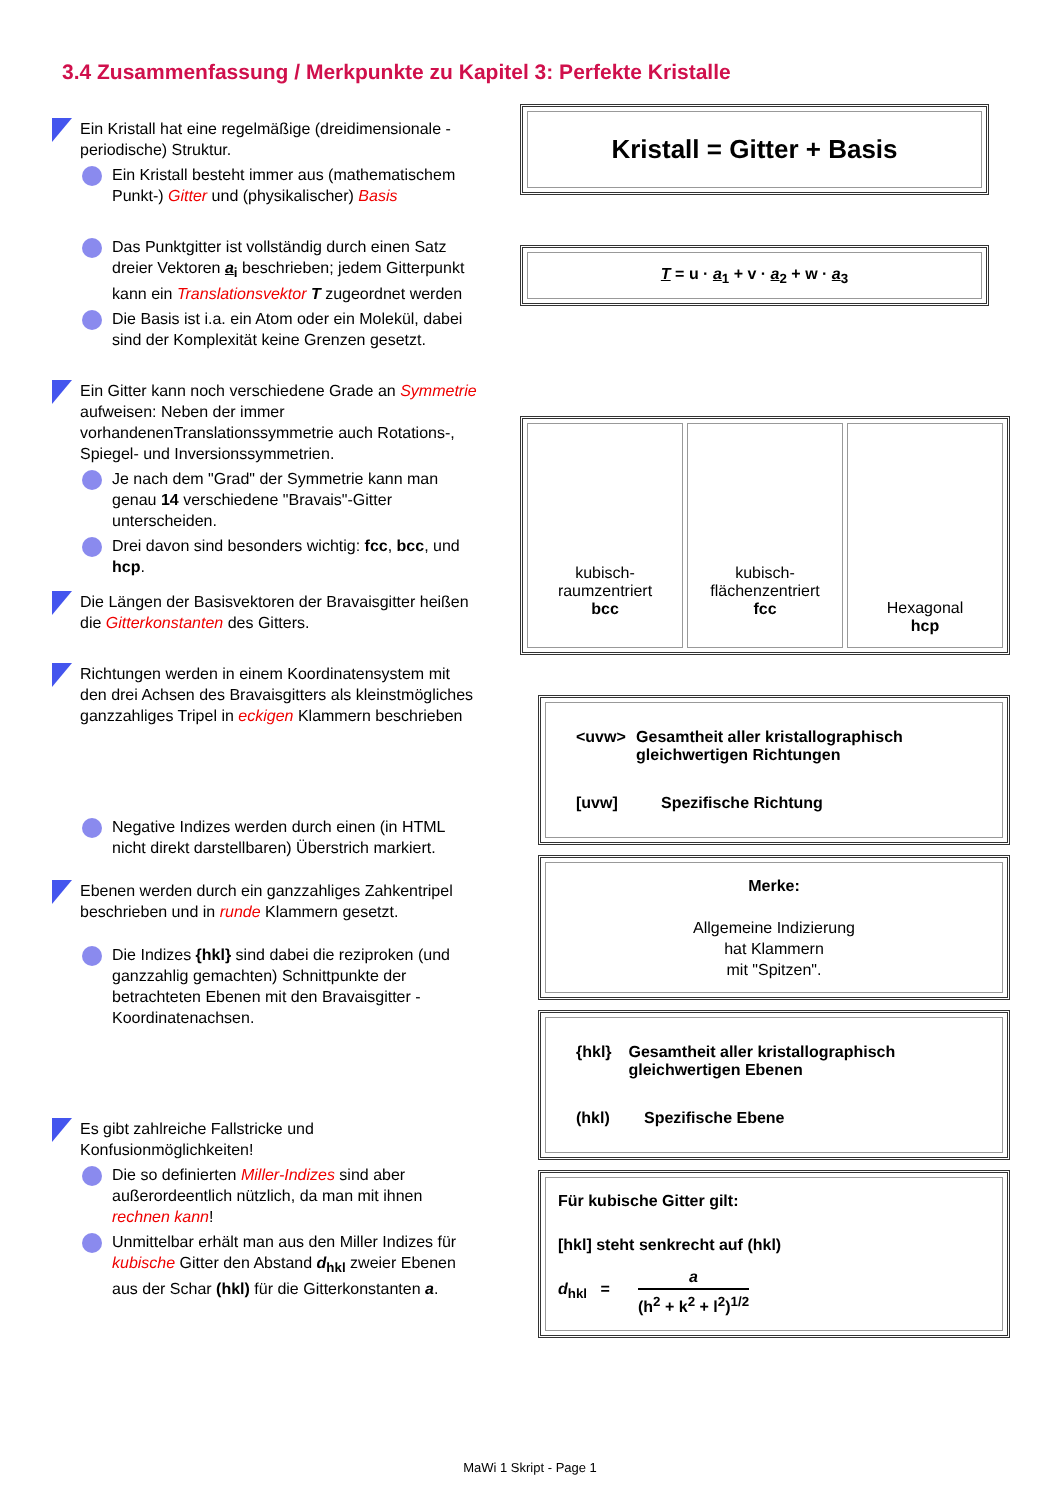3.4 Zusammenfassung / Merkpunkte zu Kapitel 3: Perfekte Kristalle
Ein Kristall hat eine regelmäßige (dreidimensionale - periodische) Struktur.
Ein Kristall besteht immer aus (mathematischem Punkt-) Gitter und (physikalischer) Basis
Das Punktgitter ist vollständig durch einen Satz dreier Vektoren a<sub>i</sub> beschrieben; jedem Gitterpunkt kann ein Translationsvektor T zugeordnet werden
Die Basis ist i.a. ein Atom oder ein Molekül, dabei sind der Komplexität keine Grenzen gesetzt.
Ein Gitter kann noch verschiedene Grade an Symmetrie aufweisen: Neben der immer vorhandenenTranslationssymmetrie auch Rotations-, Spiegel- und Inversionssymmetrien.
Je nach dem "Grad" der Symmetrie kann man genau 14 verschiedene "Bravais"-Gitter unterscheiden.
Drei davon sind besonders wichtig: fcc, bcc, und hcp.
Die Längen der Basisvektoren der Bravaisgitter heißen die Gitterkonstanten des Gitters.
Richtungen werden in einem Koordinatensystem mit den drei Achsen des Bravaisgitters als kleinstmögliches ganzzahliges Tripel in eckigen Klammern beschrieben
Negative Indizes werden durch einen (in HTML nicht direkt darstellbaren) Überstrich markiert.
Ebenen werden durch ein ganzzahliges Zahkentripel beschrieben und in runde Klammern gesetzt.
Die Indizes {hkl} sind dabei die reziproken (und ganzzahlig gemachten) Schnittpunkte der betrachteten Ebenen mit den Bravaisgitter - Koordinatenachsen.
Es gibt zahlreiche Fallstricke und Konfusionmöglichkeiten!
Die so definierten Miller-Indizes sind aber außerordeentlich nützlich, da man mit ihnen rechnen kann!
Unmittelbar erhält man aus den Miller Indizes für kubische Gitter den Abstand d<sub>hkl</sub> zweier Ebenen aus der Schar (hkl) für die Gitterkonstanten a.
Kristall = Gitter + Basis
T = u · a<sub>1</sub> + v · a<sub>2</sub> + w · a<sub>3</sub>
kubisch-raumzentriert
bcc
kubisch-flächenzentriert
fcc
Hexagonal
hcp
<uvw> Gesamtheit aller kristallographisch gleichwertigen Richtungen
[uvw] Spezifische Richtung
Merke:
Allgemeine Indizierung
hat Klammern
mit "Spitzen".
{hkl} Gesamtheit aller kristallographisch gleichwertigen Ebenen
(hkl) Spezifische Ebene
Für kubische Gitter gilt:
[hkl] steht senkrecht auf (hkl)
d<sub>hkl</sub> = a
(h<sup>2</sup> + k<sup>2</sup> + l<sup>2</sup>)<sup>1/2</sup>
MaWi 1 Skript - Page 1